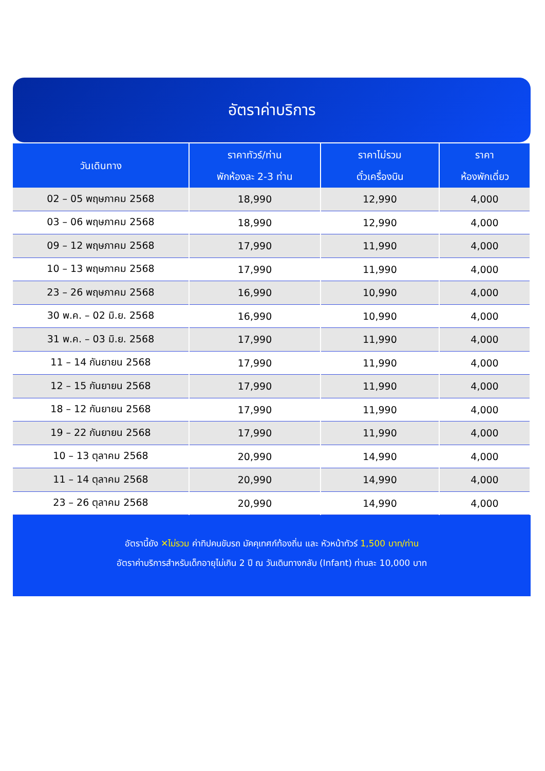อัตราค่าบริการ
| วันเดินทาง | ราคาทัวร์/ท่าน พักห้องละ 2-3 ท่าน | ราคาไม่รวม ตั๋วเครื่องบิน | ราคา ห้องพักเดี่ยว |
| --- | --- | --- | --- |
| 02 – 05 พฤษภาคม 2568 | 18,990 | 12,990 | 4,000 |
| 03 – 06 พฤษภาคม 2568 | 18,990 | 12,990 | 4,000 |
| 09 – 12 พฤษภาคม 2568 | 17,990 | 11,990 | 4,000 |
| 10 – 13 พฤษภาคม 2568 | 17,990 | 11,990 | 4,000 |
| 23 – 26 พฤษภาคม 2568 | 16,990 | 10,990 | 4,000 |
| 30 พ.ค. – 02 มิ.ย. 2568 | 16,990 | 10,990 | 4,000 |
| 31 พ.ค. – 03 มิ.ย. 2568 | 17,990 | 11,990 | 4,000 |
| 11 – 14 กันยายน 2568 | 17,990 | 11,990 | 4,000 |
| 12 – 15 กันยายน 2568 | 17,990 | 11,990 | 4,000 |
| 18 – 12 กันยายน 2568 | 17,990 | 11,990 | 4,000 |
| 19 – 22 กันยายน 2568 | 17,990 | 11,990 | 4,000 |
| 10 – 13 ตุลาคม 2568 | 20,990 | 14,990 | 4,000 |
| 11 – 14 ตุลาคม 2568 | 20,990 | 14,990 | 4,000 |
| 23 – 26 ตุลาคม 2568 | 20,990 | 14,990 | 4,000 |
อัตรานี้ยัง ✕ไม่รวม ค่าทิปคนขับรถ มัคคุเทศก์ท้องถิ่น และ หัวหน้าทัวร์ 1,500 บาท/ท่าน
อัตราค่าบริการสำหรับเด็กอายุไม่เกิน 2 ปี ณ วันเดินทางกลับ (Infant) ท่านละ 10,000 บาท